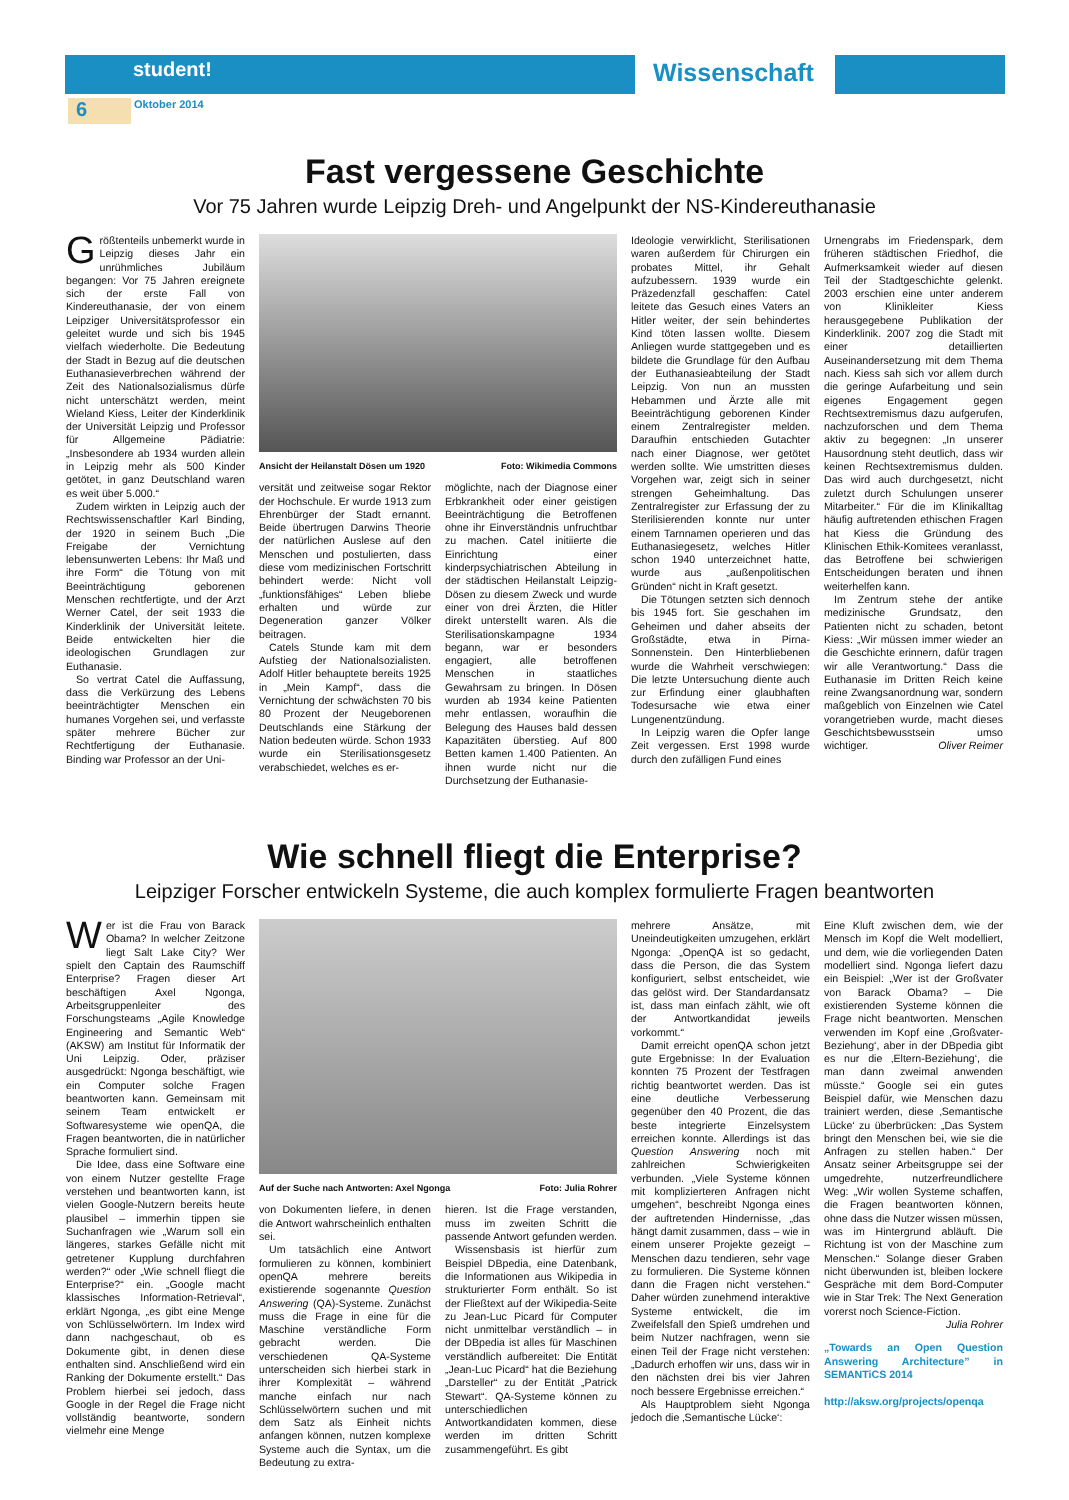student! Wissenschaft
6 Oktober 2014
Fast vergessene Geschichte
Vor 75 Jahren wurde Leipzig Dreh- und Angelpunkt der NS-Kindereuthanasie
Größtenteils unbemerkt wurde in Leipzig dieses Jahr ein unrühmliches Jubiläum begangen: Vor 75 Jahren ereignete sich der erste Fall von Kindereuthanasie, der von einem Leipziger Universitätsprofessor ein geleitet wurde und sich bis 1945 vielfach wiederholte. Die Bedeutung der Stadt in Bezug auf die deutschen Euthanasieverbrechen während der Zeit des Nationalsozialismus dürfe nicht unterschätzt werden, meint Wieland Kiess, Leiter der Kinderklinik der Universität Leipzig und Professor für Allgemeine Pädiatrie: „Insbesondere ab 1934 wurden allein in Leipzig mehr als 500 Kinder getötet, in ganz Deutschland waren es weit über 5.000.“
Zudem wirkten in Leipzig auch der Rechtswissenschaftler Karl Binding, der 1920 in seinem Buch „Die Freigabe der Vernichtung lebensunwerten Lebens: Ihr Maß und ihre Form“ die Tötung von mit Beeinträchtigung geborenen Menschen rechtfertigte, und der Arzt Werner Catel, der seit 1933 die Kinderklinik der Universität leitete. Beide entwickelten hier die ideologischen Grundlagen zur Euthanasie.
So vertrat Catel die Auffassung, dass die Verkürzung des Lebens beeinträchtigter Menschen ein humanes Vorgehen sei, und verfasste später mehrere Bücher zur Rechtfertigung der Euthanasie. Binding war Professor an der Uni-
Ansicht der Heilanstalt Dösen um 1920 Foto: Wikimedia Commons
versität und zeitweise sogar Rektor der Hochschule. Er wurde 1913 zum Ehrenbürger der Stadt ernannt. Beide übertrugen Darwins Theorie der natürlichen Auslese auf den Menschen und postulierten, dass diese vom medizinischen Fortschritt behindert werde: Nicht voll „funktionsfähiges“ Leben bliebe erhalten und würde zur Degeneration ganzer Völker beitragen.
Catels Stunde kam mit dem Aufstieg der Nationalsozialisten. Adolf Hitler behauptete bereits 1925 in „Mein Kampf“, dass die Vernichtung der schwächsten 70 bis 80 Prozent der Neugeborenen Deutschlands eine Stärkung der Nation bedeuten würde. Schon 1933 wurde ein Sterilisationsgesetz verabschiedet, welches es er-
möglichte, nach der Diagnose einer Erbkrankheit oder einer geistigen Beeinträchtigung die Betroffenen ohne ihr Einverständnis unfruchtbar zu machen. Catel initiierte die Einrichtung einer kinderpsychiatrischen Abteilung in der städtischen Heilanstalt Leipzig-Dösen zu diesem Zweck und wurde einer von drei Ärzten, die Hitler direkt unterstellt waren. Als die Sterilisationskampagne 1934 begann, war er besonders engagiert, alle betroffenen Menschen in staatliches Gewahrsam zu bringen. In Dösen wurden ab 1934 keine Patienten mehr entlassen, woraufhin die Belegung des Hauses bald dessen Kapazitäten überstieg. Auf 800 Betten kamen 1.400 Patienten. An ihnen wurde nicht nur die Durchsetzung der Euthanasie-
Ideologie verwirklicht, Sterilisationen waren außerdem für Chirurgen ein probates Mittel, ihr Gehalt aufzubessern. 1939 wurde ein Präzedenzfall geschaffen: Catel leitete das Gesuch eines Vaters an Hitler weiter, der sein behindertes Kind töten lassen wollte. Diesem Anliegen wurde stattgegeben und es bildete die Grundlage für den Aufbau der Euthanasieabteilung der Stadt Leipzig. Von nun an mussten Hebammen und Ärzte alle mit Beeinträchtigung geborenen Kinder einem Zentralregister melden. Daraufhin entschieden Gutachter nach einer Diagnose, wer getötet werden sollte. Wie umstritten dieses Vorgehen war, zeigt sich in seiner strengen Geheimhaltung. Das Zentralregister zur Erfassung der zu Sterilisierenden konnte nur unter einem Tarnnamen operieren und das Euthanasiegesetz, welches Hitler schon 1940 unterzeichnet hatte, wurde aus „außenpolitischen Gründen“ nicht in Kraft gesetzt.
Die Tötungen setzten sich dennoch bis 1945 fort. Sie geschahen im Geheimen und daher abseits der Großstädte, etwa in Pirna-Sonnenstein. Den Hinterbliebenen wurde die Wahrheit verschwiegen: Die letzte Untersuchung diente auch zur Erfindung einer glaubhaften Todesursache wie etwa einer Lungenentzündung.
In Leipzig waren die Opfer lange Zeit vergessen. Erst 1998 wurde durch den zufälligen Fund eines
Urnengrabs im Friedenspark, dem früheren städtischen Friedhof, die Aufmerksamkeit wieder auf diesen Teil der Stadtgeschichte gelenkt. 2003 erschien eine unter anderem von Klinikleiter Kiess herausgegebene Publikation der Kinderklinik. 2007 zog die Stadt mit einer detaillierten Auseinandersetzung mit dem Thema nach. Kiess sah sich vor allem durch die geringe Aufarbeitung und sein eigenes Engagement gegen Rechtsextremismus dazu aufgerufen, nachzuforschen und dem Thema aktiv zu begegnen: „In unserer Hausordnung steht deutlich, dass wir keinen Rechtsextremismus dulden. Das wird auch durchgesetzt, nicht zuletzt durch Schulungen unserer Mitarbeiter.“ Für die im Klinikalltag häufig auftretenden ethischen Fragen hat Kiess die Gründung des Klinischen Ethik-Komitees veranlasst, das Betroffene bei schwierigen Entscheidungen beraten und ihnen weiterhelfen kann.
Im Zentrum stehe der antike medizinische Grundsatz, den Patienten nicht zu schaden, betont Kiess: „Wir müssen immer wieder an die Geschichte erinnern, dafür tragen wir alle Verantwortung.“ Dass die Euthanasie im Dritten Reich keine reine Zwangsanordnung war, sondern maßgeblich von Einzelnen wie Catel vorangetrieben wurde, macht dieses Geschichtsbewusstsein umso wichtiger. Oliver Reimer
Wie schnell fliegt die Enterprise?
Leipziger Forscher entwickeln Systeme, die auch komplex formulierte Fragen beantworten
Wer ist die Frau von Barack Obama? In welcher Zeitzone liegt Salt Lake City? Wer spielt den Captain des Raumschiff Enterprise? Fragen dieser Art beschäftigen Axel Ngonga, Arbeitsgruppenleiter des Forschungsteams „Agile Knowledge Engineering and Semantic Web“ (AKSW) am Institut für Informatik der Uni Leipzig. Oder, präziser ausgedrückt: Ngonga beschäftigt, wie ein Computer solche Fragen beantworten kann. Gemeinsam mit seinem Team entwickelt er Softwaresysteme wie openQA, die Fragen beantworten, die in natürlicher Sprache formuliert sind.
Die Idee, dass eine Software eine von einem Nutzer gestellte Frage verstehen und beantworten kann, ist vielen Google-Nutzern bereits heute plausibel – immerhin tippen sie Suchanfragen wie „Warum soll ein längeres, starkes Gefälle nicht mit getretener Kupplung durchfahren werden?“ oder „Wie schnell fliegt die Enterprise?“ ein. „Google macht klassisches Information-Retrieval“, erklärt Ngonga, „es gibt eine Menge von Schlüsselwörtern. Im Index wird dann nachgeschaut, ob es Dokumente gibt, in denen diese enthalten sind. Anschließend wird ein Ranking der Dokumente erstellt.“ Das Problem hierbei sei jedoch, dass Google in der Regel die Frage nicht vollständig beantworte, sondern vielmehr eine Menge
Auf der Suche nach Antworten: Axel Ngonga Foto: Julia Rohrer
von Dokumenten liefere, in denen die Antwort wahrscheinlich enthalten sei.
Um tatsächlich eine Antwort formulieren zu können, kombiniert openQA mehrere bereits existierende sogenannte Question Answering (QA)-Systeme. Zunächst muss die Frage in eine für die Maschine verständliche Form gebracht werden. Die verschiedenen QA-Systeme unterscheiden sich hierbei stark in ihrer Komplexität – während manche einfach nur nach Schlüsselwörtern suchen und mit dem Satz als Einheit nichts anfangen können, nutzen komplexe Systeme auch die Syntax, um die Bedeutung zu extra-
hieren. Ist die Frage verstanden, muss im zweiten Schritt die passende Antwort gefunden werden.
Wissensbasis ist hierfür zum Beispiel DBpedia, eine Datenbank, die Informationen aus Wikipedia in strukturierter Form enthält. So ist der Fließtext auf der Wikipedia-Seite zu Jean-Luc Picard für Computer nicht unmittelbar verständlich – in der DBpedia ist alles für Maschinen verständlich aufbereitet: Die Entität „Jean-Luc Picard“ hat die Beziehung „Darsteller“ zu der Entität „Patrick Stewart“. QA-Systeme können zu unterschiedlichen Antwortkandidaten kommen, diese werden im dritten Schritt zusammengeführt. Es gibt
mehrere Ansätze, mit Uneindeutigkeiten umzugehen, erklärt Ngonga: „OpenQA ist so gedacht, dass die Person, die das System konfiguriert, selbst entscheidet, wie das gelöst wird. Der Standardansatz ist, dass man einfach zählt, wie oft der Antwortkandidat jeweils vorkommt.“
Damit erreicht openQA schon jetzt gute Ergebnisse: In der Evaluation konnten 75 Prozent der Testfragen richtig beantwortet werden. Das ist eine deutliche Verbesserung gegenüber den 40 Prozent, die das beste integrierte Einzelsystem erreichen konnte. Allerdings ist das Question Answering noch mit zahlreichen Schwierigkeiten verbunden. „Viele Systeme können mit komplizierteren Anfragen nicht umgehen“, beschreibt Ngonga eines der auftretenden Hindernisse, „das hängt damit zusammen, dass – wie in einem unserer Projekte gezeigt – Menschen dazu tendieren, sehr vage zu formulieren. Die Systeme können dann die Fragen nicht verstehen.“ Daher würden zunehmend interaktive Systeme entwickelt, die im Zweifelsfall den Spieß umdrehen und beim Nutzer nachfragen, wenn sie einen Teil der Frage nicht verstehen: „Dadurch erhoffen wir uns, dass wir in den nächsten drei bis vier Jahren noch bessere Ergebnisse erreichen.“
Als Hauptproblem sieht Ngonga jedoch die ‚Semantische Lücke‘:
Eine Kluft zwischen dem, wie der Mensch im Kopf die Welt modelliert, und dem, wie die vorliegenden Daten modelliert sind. Ngonga liefert dazu ein Beispiel: „Wer ist der Großvater von Barack Obama? – Die existierenden Systeme können die Frage nicht beantworten. Menschen verwenden im Kopf eine ‚Großvater-Beziehung‘, aber in der DBpedia gibt es nur die ‚Eltern-Beziehung‘, die man dann zweimal anwenden müsste.“ Google sei ein gutes Beispiel dafür, wie Menschen dazu trainiert werden, diese ‚Semantische Lücke‘ zu überbrücken: „Das System bringt den Menschen bei, wie sie die Anfragen zu stellen haben.“ Der Ansatz seiner Arbeitsgruppe sei der umgedrehte, nutzerfreundlichere Weg: „Wir wollen Systeme schaffen, die Fragen beantworten können, ohne dass die Nutzer wissen müssen, was im Hintergrund abläuft. Die Richtung ist von der Maschine zum Menschen.“ Solange dieser Graben nicht überwunden ist, bleiben lockere Gespräche mit dem Bord-Computer wie in Star Trek: The Next Generation vorerst noch Science-Fiction.
Julia Rohrer
„Towards an Open Question Answering Architecture” in SEMANTiCS 2014
http://aksw.org/projects/openqa